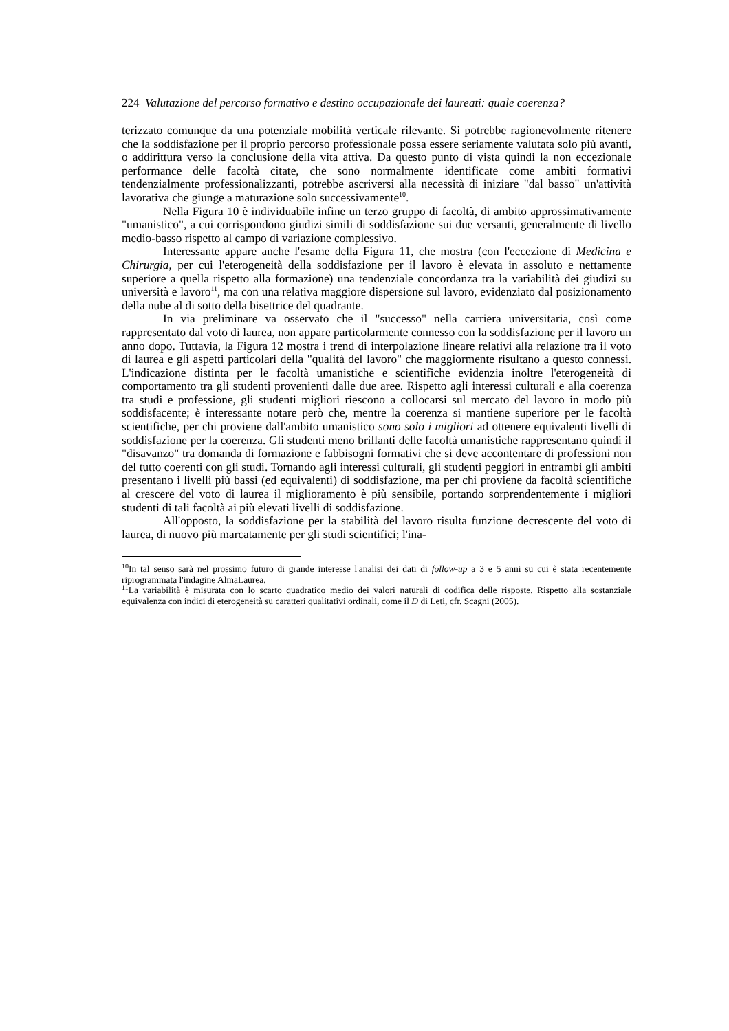224 Valutazione del percorso formativo e destino occupazionale dei laureati: quale coerenza?
terizzato comunque da una potenziale mobilità verticale rilevante. Si potrebbe ragionevolmente ritenere che la soddisfazione per il proprio percorso professionale possa essere seriamente valutata solo più avanti, o addirittura verso la conclusione della vita attiva. Da questo punto di vista quindi la non eccezionale performance delle facoltà citate, che sono normalmente identificate come ambiti formativi tendenzialmente professionalizzanti, potrebbe ascriversi alla necessità di iniziare "dal basso" un'attività lavorativa che giunge a maturazione solo successivamente<sup>10</sup>.
Nella Figura 10 è individuabile infine un terzo gruppo di facoltà, di ambito approssimativamente "umanistico", a cui corrispondono giudizi simili di soddisfazione sui due versanti, generalmente di livello medio-basso rispetto al campo di variazione complessivo.
Interessante appare anche l'esame della Figura 11, che mostra (con l'eccezione di Medicina e Chirurgia, per cui l'eterogeneità della soddisfazione per il lavoro è elevata in assoluto e nettamente superiore a quella rispetto alla formazione) una tendenziale concordanza tra la variabilità dei giudizi su università e lavoro<sup>11</sup>, ma con una relativa maggiore dispersione sul lavoro, evidenziato dal posizionamento della nube al di sotto della bisettrice del quadrante.
In via preliminare va osservato che il "successo" nella carriera universitaria, così come rappresentato dal voto di laurea, non appare particolarmente connesso con la soddisfazione per il lavoro un anno dopo. Tuttavia, la Figura 12 mostra i trend di interpolazione lineare relativi alla relazione tra il voto di laurea e gli aspetti particolari della "qualità del lavoro" che maggiormente risultano a questo connessi. L'indicazione distinta per le facoltà umanistiche e scientifiche evidenzia inoltre l'eterogeneità di comportamento tra gli studenti provenienti dalle due aree. Rispetto agli interessi culturali e alla coerenza tra studi e professione, gli studenti migliori riescono a collocarsi sul mercato del lavoro in modo più soddisfacente; è interessante notare però che, mentre la coerenza si mantiene superiore per le facoltà scientifiche, per chi proviene dall'ambito umanistico sono solo i migliori ad ottenere equivalenti livelli di soddisfazione per la coerenza. Gli studenti meno brillanti delle facoltà umanistiche rappresentano quindi il "disavanzo" tra domanda di formazione e fabbisogni formativi che si deve accontentare di professioni non del tutto coerenti con gli studi. Tornando agli interessi culturali, gli studenti peggiori in entrambi gli ambiti presentano i livelli più bassi (ed equivalenti) di soddisfazione, ma per chi proviene da facoltà scientifiche al crescere del voto di laurea il miglioramento è più sensibile, portando sorprendentemente i migliori studenti di tali facoltà ai più elevati livelli di soddisfazione.
All'opposto, la soddisfazione per la stabilità del lavoro risulta funzione decrescente del voto di laurea, di nuovo più marcatamente per gli studi scientifici; l'ina-
<sup>10</sup> In tal senso sarà nel prossimo futuro di grande interesse l'analisi dei dati di follow-up a 3 e 5 anni su cui è stata recentemente riprogrammata l'indagine AlmaLaurea.
<sup>11</sup> La variabilità è misurata con lo scarto quadratico medio dei valori naturali di codifica delle risposte. Rispetto alla sostanziale equivalenza con indici di eterogeneità su caratteri qualitativi ordinali, come il D di Leti, cfr. Scagni (2005).